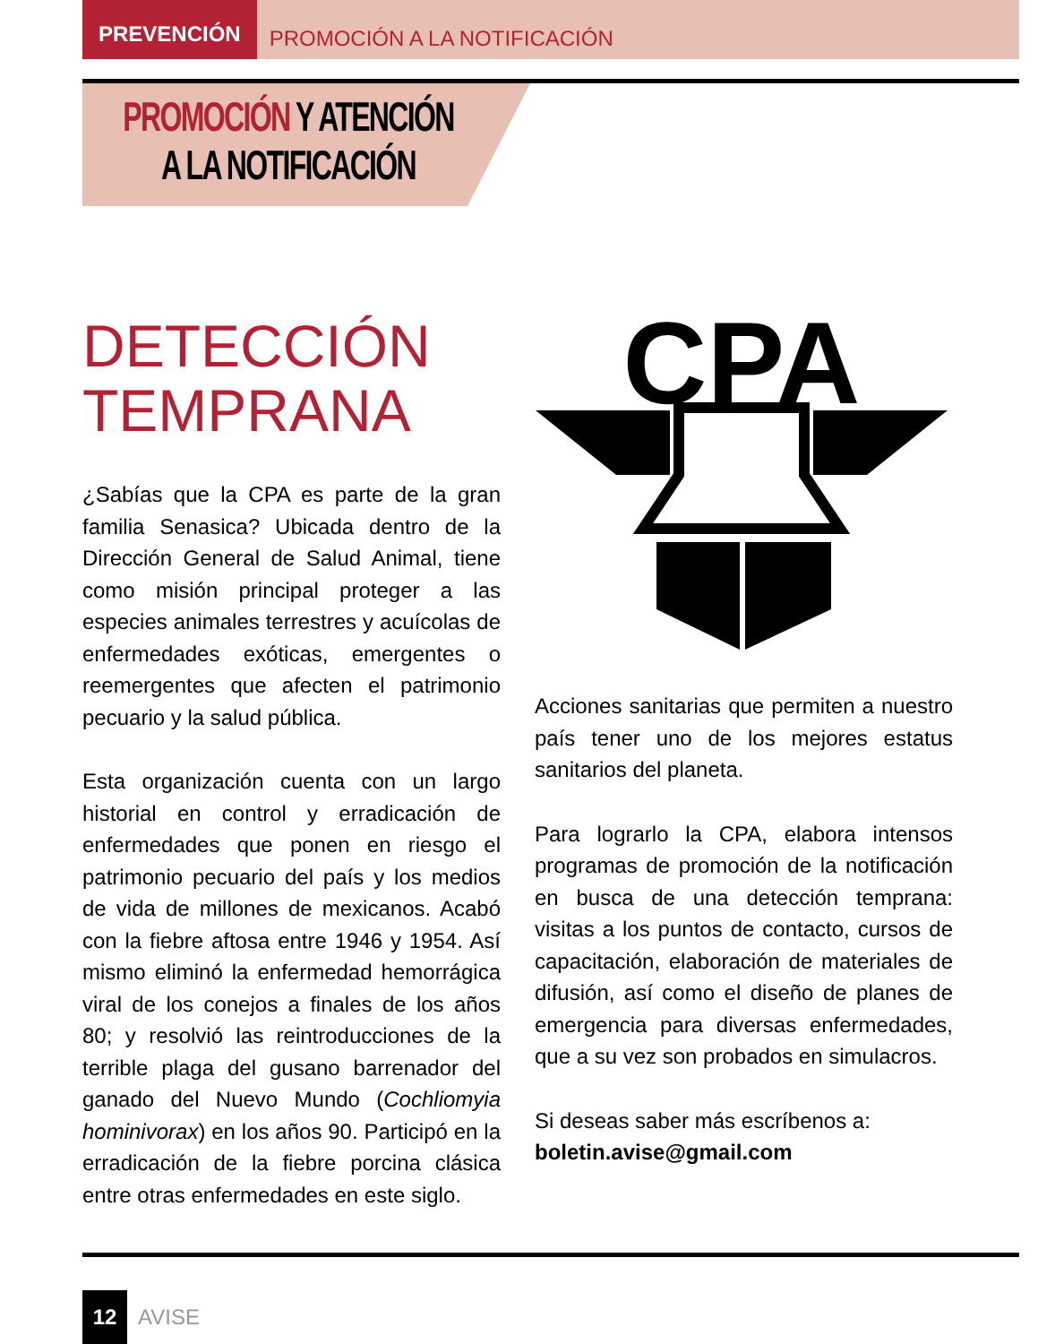PREVENCIÓN PROMOCIÓN A LA NOTIFICACIÓN
PROMOCIÓN Y ATENCIÓN
A LA NOTIFICACIÓN
DETECCIÓN
TEMPRANA
¿Sabías que la CPA es parte de la gran familia Senasica? Ubicada dentro de la Dirección General de Salud Animal, tiene como misión principal proteger a las especies animales terrestres y acuícolas de enfermedades exóticas, emergentes o reemergentes que afecten el patrimonio pecuario y la salud pública.
Esta organización cuenta con un largo historial en control y erradicación de enfermedades que ponen en riesgo el patrimonio pecuario del país y los medios de vida de millones de mexicanos. Acabó con la fiebre aftosa entre 1946 y 1954. Así mismo eliminó la enfermedad hemorrágica viral de los conejos a finales de los años 80; y resolvió las reintroducciones de la terrible plaga del gusano barrenador del ganado del Nuevo Mundo (Cochliomyia hominivorax) en los años 90. Participó en la erradicación de la fiebre porcina clásica entre otras enfermedades en este siglo.
CPA
Acciones sanitarias que permiten a nuestro país tener uno de los mejores estatus sanitarios del planeta.
Para lograrlo la CPA, elabora intensos programas de promoción de la notificación en busca de una detección temprana: visitas a los puntos de contacto, cursos de capacitación, elaboración de materiales de difusión, así como el diseño de planes de emergencia para diversas enfermedades, que a su vez son probados en simulacros.
Si deseas saber más escríbenos a:
boletin.avise@gmail.com
12
AVISE